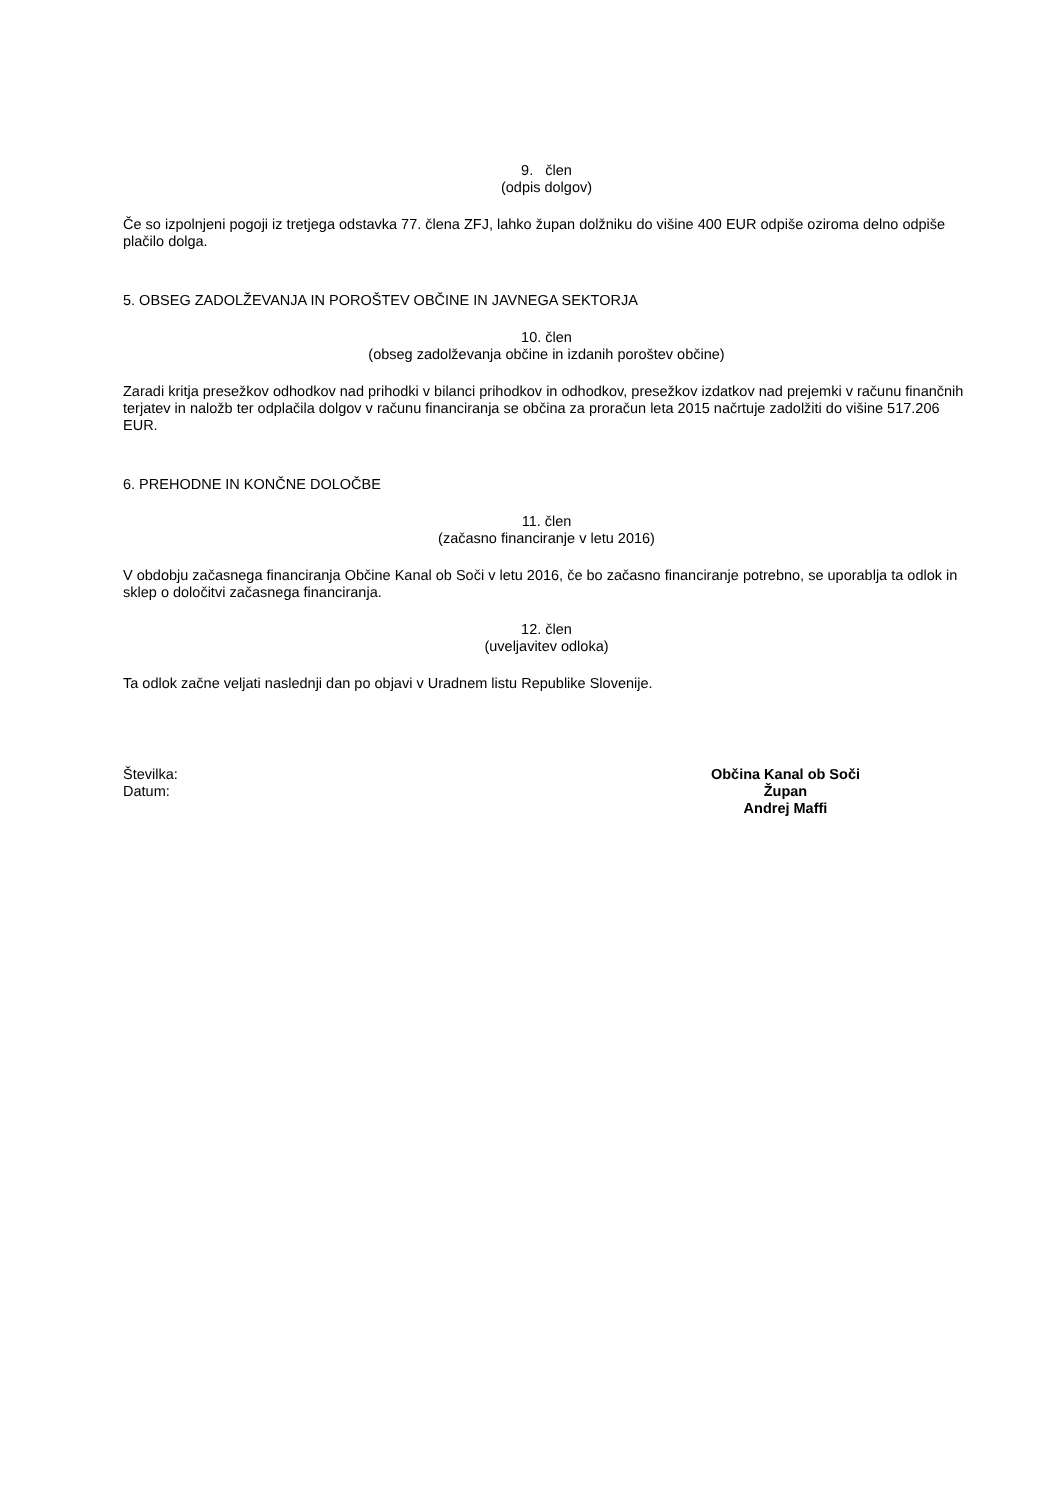9. člen
(odpis dolgov)
Če so izpolnjeni pogoji iz tretjega odstavka 77. člena ZFJ, lahko župan dolžniku do višine 400 EUR odpiše oziroma delno odpiše plačilo dolga.
5. OBSEG ZADOLŽEVANJA IN POROŠTEV OBČINE IN JAVNEGA SEKTORJA
10. člen
(obseg zadolževanja občine in izdanih poroštev občine)
Zaradi kritja presežkov odhodkov nad prihodki v bilanci prihodkov in odhodkov, presežkov izdatkov nad prejemki v računu finančnih terjatev in naložb ter odplačila dolgov v računu financiranja se občina za proračun leta 2015 načrtuje zadolžiti do višine 517.206 EUR.
6. PREHODNE IN KONČNE DOLOČBE
11. člen
(začasno financiranje v letu 2016)
V obdobju začasnega financiranja Občine Kanal ob Soči v letu 2016, če bo začasno financiranje potrebno, se uporablja ta odlok in sklep o določitvi začasnega financiranja.
12. člen
(uveljavitev odloka)
Ta odlok začne veljati naslednji dan po objavi v Uradnem listu Republike Slovenije.
Številka:
Datum:
Občina Kanal ob Soči
Župan
Andrej Maffi